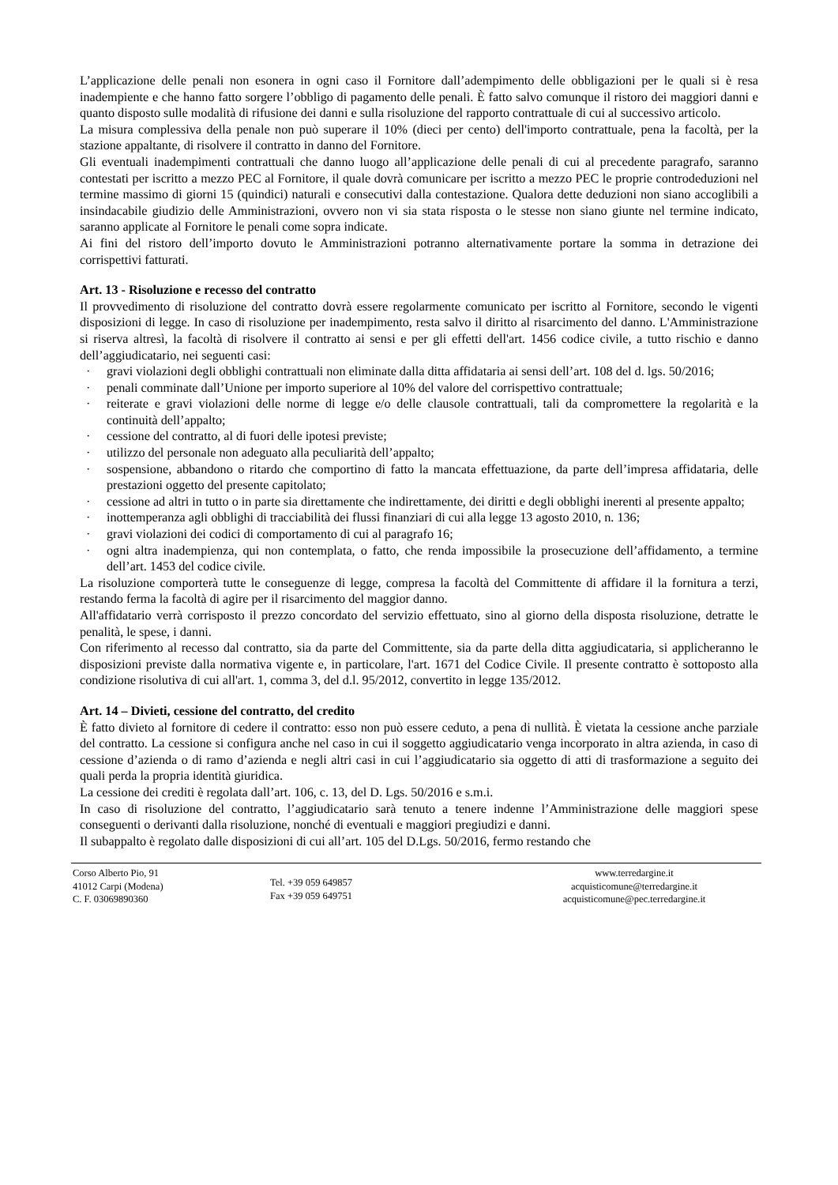L’applicazione delle penali non esonera in ogni caso il Fornitore dall’adempimento delle obbligazioni per le quali si è resa inadempiente e che hanno fatto sorgere l’obbligo di pagamento delle penali. È fatto salvo comunque il ristoro dei maggiori danni e quanto disposto sulle modalità di rifusione dei danni e sulla risoluzione del rapporto contrattuale di cui al successivo articolo.
La misura complessiva della penale non può superare il 10% (dieci per cento) dell'importo contrattuale, pena la facoltà, per la stazione appaltante, di risolvere il contratto in danno del Fornitore.
Gli eventuali inadempimenti contrattuali che danno luogo all’applicazione delle penali di cui al precedente paragrafo, saranno contestati per iscritto a mezzo PEC al Fornitore, il quale dovrà comunicare per iscritto a mezzo PEC le proprie controdeduzioni nel termine massimo di giorni 15 (quindici) naturali e consecutivi dalla contestazione. Qualora dette deduzioni non siano accoglibili a insindacabile giudizio delle Amministrazioni, ovvero non vi sia stata risposta o le stesse non siano giunte nel termine indicato, saranno applicate al Fornitore le penali come sopra indicate.
Ai fini del ristoro dell’importo dovuto le Amministrazioni potranno alternativamente portare la somma in detrazione dei corrispettivi fatturati.
Art. 13 - Risoluzione e recesso del contratto
Il provvedimento di risoluzione del contratto dovrà essere regolarmente comunicato per iscritto al Fornitore, secondo le vigenti disposizioni di legge. In caso di risoluzione per inadempimento, resta salvo il diritto al risarcimento del danno. L'Amministrazione si riserva altresì, la facoltà di risolvere il contratto ai sensi e per gli effetti dell'art. 1456 codice civile, a tutto rischio e danno dell’aggiudicatario, nei seguenti casi:
· gravi violazioni degli obblighi contrattuali non eliminate dalla ditta affidataria ai sensi dell’art. 108 del d. lgs. 50/2016;
· penali comminate dall’Unione per importo superiore al 10% del valore del corrispettivo contrattuale;
· reiterate e gravi violazioni delle norme di legge e/o delle clausole contrattuali, tali da compromettere la regolarità e la continuità dell’appalto;
· cessione del contratto, al di fuori delle ipotesi previste;
· utilizzo del personale non adeguato alla peculiarità dell’appalto;
· sospensione, abbandono o ritardo che comportino di fatto la mancata effettuazione, da parte dell’impresa affidataria, delle prestazioni oggetto del presente capitolato;
· cessione ad altri in tutto o in parte sia direttamente che indirettamente, dei diritti e degli obblighi inerenti al presente appalto;
· inottemperanza agli obblighi di tracciabilità dei flussi finanziari di cui alla legge 13 agosto 2010, n. 136;
· gravi violazioni dei codici di comportamento di cui al paragrafo 16;
· ogni altra inadempienza, qui non contemplata, o fatto, che renda impossibile la prosecuzione dell’affidamento, a termine dell’art. 1453 del codice civile.
La risoluzione comporterà tutte le conseguenze di legge, compresa la facoltà del Committente di affidare il la fornitura a terzi, restando ferma la facoltà di agire per il risarcimento del maggior danno.
All'affidatario verrà corrisposto il prezzo concordato del servizio effettuato, sino al giorno della disposta risoluzione, detratte le penalità, le spese, i danni.
Con riferimento al recesso dal contratto, sia da parte del Committente, sia da parte della ditta aggiudicataria, si applicheranno le disposizioni previste dalla normativa vigente e, in particolare, l'art. 1671 del Codice Civile. Il presente contratto è sottoposto alla condizione risolutiva di cui all'art. 1, comma 3, del d.l. 95/2012, convertito in legge 135/2012.
Art. 14 – Divieti, cessione del contratto, del credito
È fatto divieto al fornitore di cedere il contratto: esso non può essere ceduto, a pena di nullità. È vietata la cessione anche parziale del contratto. La cessione si configura anche nel caso in cui il soggetto aggiudicatario venga incorporato in altra azienda, in caso di cessione d’azienda o di ramo d’azienda e negli altri casi in cui l’aggiudicatario sia oggetto di atti di trasformazione a seguito dei quali perda la propria identità giuridica.
La cessione dei crediti è regolata dall’art. 106, c. 13, del D. Lgs. 50/2016 e s.m.i.
In caso di risoluzione del contratto, l’aggiudicatario sarà tenuto a tenere indenne l’Amministrazione delle maggiori spese conseguenti o derivanti dalla risoluzione, nonché di eventuali e maggiori pregiudizi e danni.
Il subappalto è regolato dalle disposizioni di cui all’art. 105 del D.Lgs. 50/2016, fermo restando che
Corso Alberto Pio, 91
41012 Carpi (Modena)
C. F. 03069890360
Tel. +39 059 649857
Fax +39 059 649751
www.terredargine.it
acquisticomune@terredargine.it
acquisticomune@pec.terredargine.it